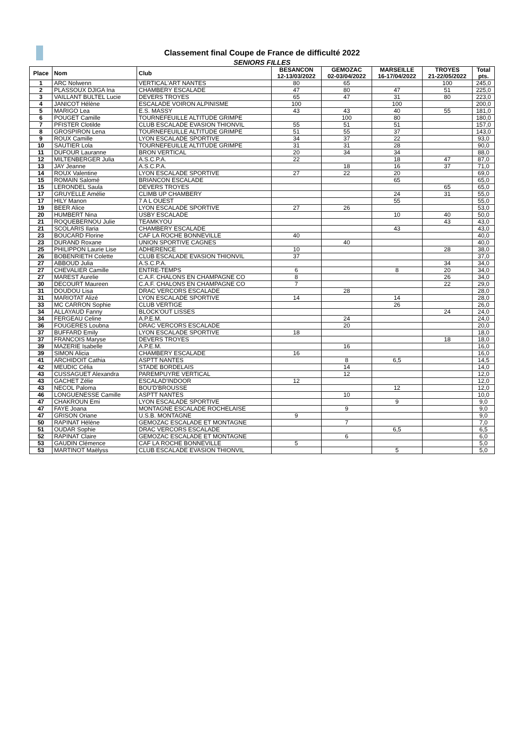Classement final Coupe de France de difficulté 2022
SENIORS FILLES
| Place | Nom | Club | BESANCON 12-13/03/2022 | GEMOZAC 02-03/04/2022 | MARSEILLE 16-17/04/2022 | TROYES 21-22/05/2022 | Total pts. |
| --- | --- | --- | --- | --- | --- | --- | --- |
| 1 | ARC Nolwenn | VERTICAL'ART NANTES | 80 | 65 | | 100 | 245,0 |
| 2 | PLASSOUX DJIGA Ina | CHAMBERY ESCALADE | 47 | 80 | 47 | 51 | 225,0 |
| 3 | VAILLANT BULTEL Lucie | DEVERS TROYES | 65 | 47 | 31 | 80 | 223,0 |
| 4 | JANICOT Hélène | ESCALADE VOIRON ALPINISME | 100 | | 100 | | 200,0 |
| 5 | MARIGO Lea | E.S. MASSY | 43 | 43 | 40 | 55 | 181,0 |
| 6 | POUGET Camille | TOURNEFEUILLE ALTITUDE GRIMPE | | 100 | 80 | | 180,0 |
| 7 | PFISTER Clotilde | CLUB ESCALADE EVASION THIONVIL | 55 | 51 | 51 | | 157,0 |
| 8 | GROSPIRON Lena | TOURNEFEUILLE ALTITUDE GRIMPE | 51 | 55 | 37 | | 143,0 |
| 9 | ROUX Camille | LYON ESCALADE SPORTIVE | 34 | 37 | 22 | | 93,0 |
| 10 | SAUTIER Lola | TOURNEFEUILLE ALTITUDE GRIMPE | 31 | 31 | 28 | | 90,0 |
| 11 | DUFOUR Lauranne | BRON VERTICAL | 20 | 34 | 34 | | 88,0 |
| 12 | MILTENBERGER Julia | A.S.C.P.A. | 22 | | 18 | 47 | 87,0 |
| 13 | JAY Jeanne | A.S.C.P.A. | | 18 | 16 | 37 | 71,0 |
| 14 | ROUX Valentine | LYON ESCALADE SPORTIVE | 27 | 22 | 20 | | 69,0 |
| 15 | ROMAIN Salomé | BRIANCON ESCALADE | | | 65 | | 65,0 |
| 15 | LERONDEL Saula | DEVERS TROYES | | | | 65 | 65,0 |
| 17 | GRUYELLE Amélie | CLIMB UP CHAMBERY | | | 24 | 31 | 55,0 |
| 17 | HILY Manon | 7 A L OUEST | | | 55 | | 55,0 |
| 19 | BEER Alice | LYON ESCALADE SPORTIVE | 27 | 26 | | | 53,0 |
| 20 | HUMBERT Nina | USBY ESCALADE | | | 10 | 40 | 50,0 |
| 21 | ROQUEBERNOU Julie | TEAMKYOU | | | | 43 | 43,0 |
| 21 | SCOLARIS Ilaria | CHAMBERY ESCALADE | | | 43 | | 43,0 |
| 23 | BOUCARD Florine | CAF LA ROCHE BONNEVILLE | 40 | | | | 40,0 |
| 23 | DURAND Roxane | UNION SPORTIVE CAGNES | | 40 | | | 40,0 |
| 25 | PHILIPPON Laurie Lise | ADHERENCE | 10 | | | 28 | 38,0 |
| 26 | BOBENRIETH Colette | CLUB ESCALADE EVASION THIONVIL | 37 | | | | 37,0 |
| 27 | ABBOUD Julia | A.S.C.P.A. | | | | 34 | 34,0 |
| 27 | CHEVALIER Camille | ENTRE-TEMPS | 6 | | 8 | 20 | 34,0 |
| 27 | MAREST Aurelie | C.A.F. CHALONS EN CHAMPAGNE CO | 8 | | | 26 | 34,0 |
| 30 | DECOURT Maureen | C.A.F. CHALONS EN CHAMPAGNE CO | 7 | | | 22 | 29,0 |
| 31 | DOUDOU Lisa | DRAC VERCORS ESCALADE | | 28 | | | 28,0 |
| 31 | MARIOTAT Alizé | LYON ESCALADE SPORTIVE | 14 | | 14 | | 28,0 |
| 33 | MC CARRON Sophie | CLUB VERTIGE | | | 26 | | 26,0 |
| 34 | ALLAYAUD Fanny | BLOCK'OUT LISSES | | | | 24 | 24,0 |
| 34 | FERGEAU Celine | A.P.E.M. | | 24 | | | 24,0 |
| 36 | FOUGERES Loubna | DRAC VERCORS ESCALADE | | 20 | | | 20,0 |
| 37 | BUFFARD Emily | LYON ESCALADE SPORTIVE | 18 | | | | 18,0 |
| 37 | FRANCOIS Maryse | DEVERS TROYES | | | | 18 | 18,0 |
| 39 | MAZERIE Isabelle | A.P.E.M. | | 16 | | | 16,0 |
| 39 | SIMON Alicia | CHAMBERY ESCALADE | 16 | | | | 16,0 |
| 41 | ARCHIDOIT Cathia | ASPTT NANTES | | 8 | 6,5 | | 14,5 |
| 42 | MEUDIC Célia | STADE BORDELAIS | | 14 | | | 14,0 |
| 43 | CUSSAGUET Alexandra | PAREMPUYRE VERTICAL | | 12 | | | 12,0 |
| 43 | GACHET Zélie | ESCALAD'INDOOR | 12 | | | | 12,0 |
| 43 | NECOL Paloma | BOU'D'BROUSSE | | | 12 | | 12,0 |
| 46 | LONGUENESSE Camille | ASPTT NANTES | | 10 | | | 10,0 |
| 47 | CHAKROUN Emi | LYON ESCALADE SPORTIVE | | | 9 | | 9,0 |
| 47 | FAYE Joana | MONTAGNE ESCALADE ROCHELAISE | | 9 | | | 9,0 |
| 47 | GRISON Oriane | U.S.B. MONTAGNE | 9 | | | | 9,0 |
| 50 | RAPINAT Hélène | GEMOZAC ESCALADE ET MONTAGNE | | 7 | | | 7,0 |
| 51 | OUDAR Sophie | DRAC VERCORS ESCALADE | | | 6,5 | | 6,5 |
| 52 | RAPINAT Claire | GEMOZAC ESCALADE ET MONTAGNE | | 6 | | | 6,0 |
| 53 | GAUDIN Clémence | CAF LA ROCHE BONNEVILLE | 5 | | | | 5,0 |
| 53 | MARTINOT Maëlyss | CLUB ESCALADE EVASION THIONVIL | | | 5 | | 5,0 |